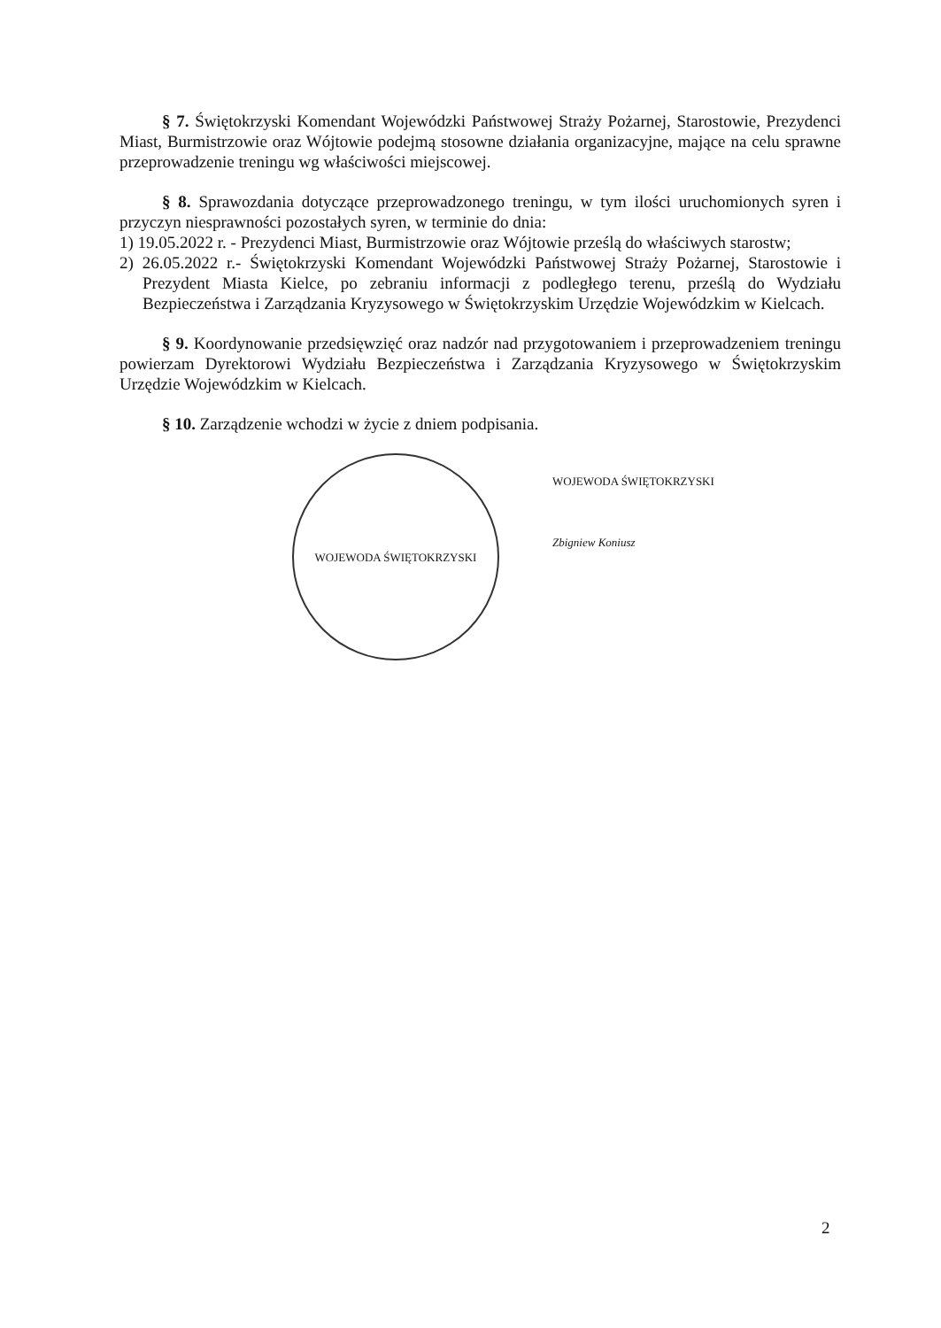§ 7. Świętokrzyski Komendant Wojewódzki Państwowej Straży Pożarnej, Starostowie, Prezydenci Miast, Burmistrzowie oraz Wójtowie podejmą stosowne działania organizacyjne, mające na celu sprawne przeprowadzenie treningu wg właściwości miejscowej.
§ 8. Sprawozdania dotyczące przeprowadzonego treningu, w tym ilości uruchomionych syren i przyczyn niesprawności pozostałych syren, w terminie do dnia:
1) 19.05.2022 r. - Prezydenci Miast, Burmistrzowie oraz Wójtowie prześlą do właściwych starostw;
2) 26.05.2022 r.- Świętokrzyski Komendant Wojewódzki Państwowej Straży Pożarnej, Starostowie i Prezydent Miasta Kielce, po zebraniu informacji z podległego terenu, prześlą do Wydziału Bezpieczeństwa i Zarządzania Kryzysowego w Świętokrzyskim Urzędzie Wojewódzkim w Kielcach.
§ 9. Koordynowanie przedsięwzięć oraz nadzór nad przygotowaniem i przeprowadzeniem treningu powierzam Dyrektorowi Wydziału Bezpieczeństwa i Zarządzania Kryzysowego w Świętokrzyskim Urzędzie Wojewódzkim w Kielcach.
§ 10. Zarządzenie wchodzi w życie z dniem podpisania.
WOJEWODA ŚWIĘTOKRZYSKI
WOJEWODA ŚWIĘTOKRZYSKI
Zbigniew Koniusz
2